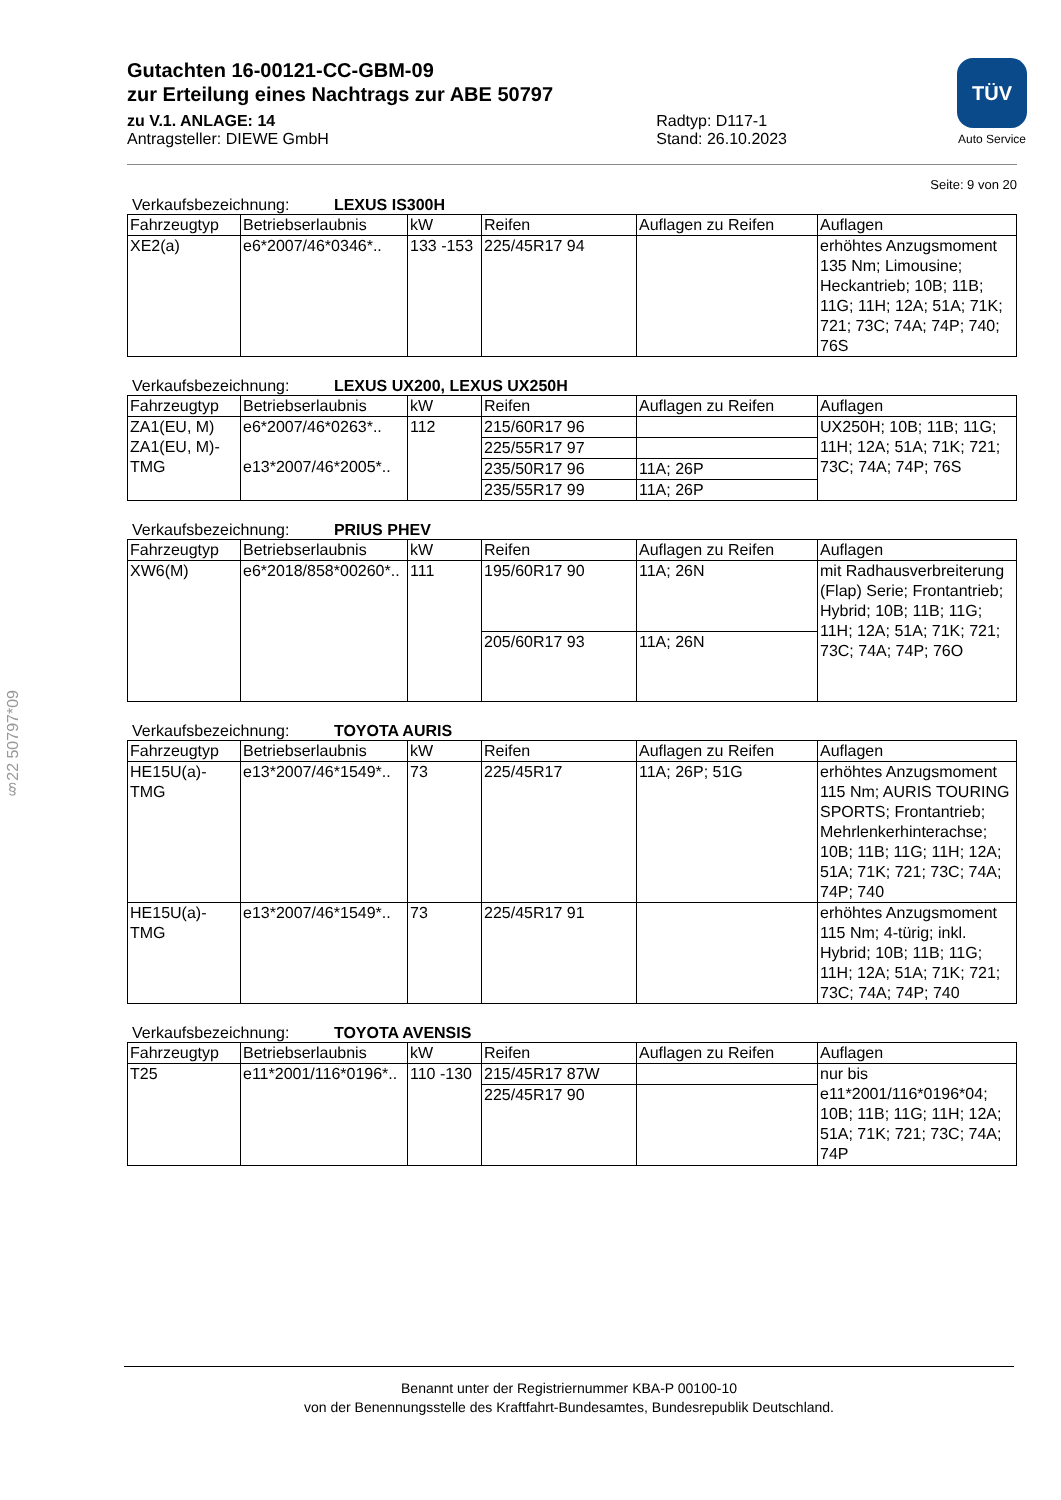§22 50797*09
TÜV
Auto Service
Gutachten 16-00121-CC-GBM-09
zur Erteilung eines Nachtrags zur ABE 50797
zu V.1. ANLAGE: 14
Antragsteller: DIEWE GmbH
Radtyp: D117-1
Stand: 26.10.2023
Seite: 9 von 20
Verkaufsbezeichnung: LEXUS IS300H
| Fahrzeugtyp | Betriebserlaubnis | kW | Reifen | Auflagen zu Reifen | Auflagen |
| --- | --- | --- | --- | --- | --- |
| XE2(a) | e6*2007/46*0346*.. | 133 -153 | 225/45R17 94 | | erhöhtes Anzugsmoment 135 Nm; Limousine; Heckantrieb; 10B; 11B; 11G; 11H; 12A; 51A; 71K; 721; 73C; 74A; 74P; 740; 76S |
Verkaufsbezeichnung: LEXUS UX200, LEXUS UX250H
| Fahrzeugtyp | Betriebserlaubnis | kW | Reifen | Auflagen zu Reifen | Auflagen |
| --- | --- | --- | --- | --- | --- |
| ZA1(EU, M) ZA1(EU, M)-TMG | e6*2007/46*0263*.. e13*2007/46*2005*.. | 112 | 215/60R17 96 | | UX250H; 10B; 11B; 11G; 11H; 12A; 51A; 71K; 721; 73C; 74A; 74P; 76S |
| | | | 225/55R17 97 | | |
| | | | 235/50R17 96 | 11A; 26P | |
| | | | 235/55R17 99 | 11A; 26P | |
Verkaufsbezeichnung: PRIUS PHEV
| Fahrzeugtyp | Betriebserlaubnis | kW | Reifen | Auflagen zu Reifen | Auflagen |
| --- | --- | --- | --- | --- | --- |
| XW6(M) | e6*2018/858*00260*.. | 111 | 195/60R17 90 | 11A; 26N | mit Radhausverbreiterung (Flap) Serie; Frontantrieb; Hybrid; 10B; 11B; 11G; 11H; 12A; 51A; 71K; 721; 73C; 74A; 74P; 76O |
| | | | 205/60R17 93 | 11A; 26N | |
Verkaufsbezeichnung: TOYOTA AURIS
| Fahrzeugtyp | Betriebserlaubnis | kW | Reifen | Auflagen zu Reifen | Auflagen |
| --- | --- | --- | --- | --- | --- |
| HE15U(a)-TMG | e13*2007/46*1549*.. | 73 | 225/45R17 | 11A; 26P; 51G | erhöhtes Anzugsmoment 115 Nm; AURIS TOURING SPORTS; Frontantrieb; Mehrlenkerhinterachse; 10B; 11B; 11G; 11H; 12A; 51A; 71K; 721; 73C; 74A; 74P; 740 |
| HE15U(a)-TMG | e13*2007/46*1549*.. | 73 | 225/45R17 91 | | erhöhtes Anzugsmoment 115 Nm; 4-türig; inkl. Hybrid; 10B; 11B; 11G; 11H; 12A; 51A; 71K; 721; 73C; 74A; 74P; 740 |
Verkaufsbezeichnung: TOYOTA AVENSIS
| Fahrzeugtyp | Betriebserlaubnis | kW | Reifen | Auflagen zu Reifen | Auflagen |
| --- | --- | --- | --- | --- | --- |
| T25 | e11*2001/116*0196*.. | 110 -130 | 215/45R17 87W | | nur bis e11*2001/116*0196*04; 10B; 11B; 11G; 11H; 12A; 51A; 71K; 721; 73C; 74A; 74P |
| | | | 225/45R17 90 | | |
Benannt unter der Registriernummer KBA-P 00100-10
von der Benennungsstelle des Kraftfahrt-Bundesamtes, Bundesrepublik Deutschland.